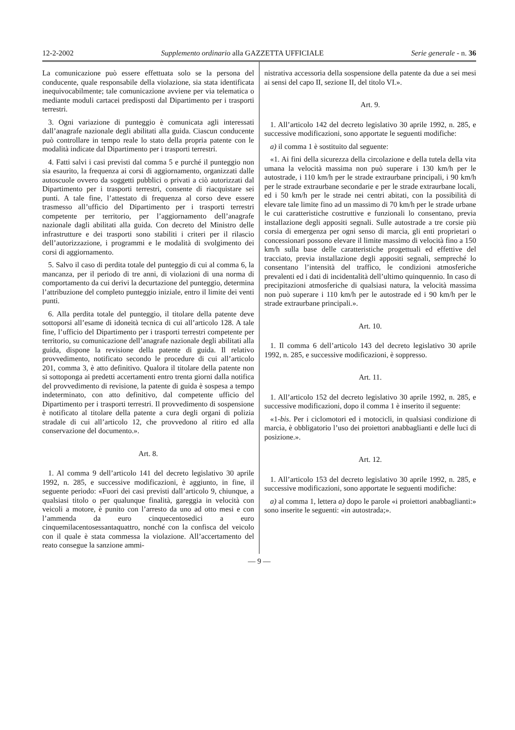12-2-2002 Supplemento ordinario alla GAZZETTA UFFICIALE Serie generale - n. 36
La comunicazione può essere effettuata solo se la persona del conducente, quale responsabile della violazione, sia stata identificata inequivocabilmente; tale comunicazione avviene per via telematica o mediante moduli cartacei predisposti dal Dipartimento per i trasporti terrestri.
3. Ogni variazione di punteggio è comunicata agli interessati dall’anagrafe nazionale degli abilitati alla guida. Ciascun conducente può controllare in tempo reale lo stato della propria patente con le modalità indicate dal Dipartimento per i trasporti terrestri.
4. Fatti salvi i casi previsti dal comma 5 e purché il punteggio non sia esaurito, la frequenza ai corsi di aggiornamento, organizzati dalle autoscuole ovvero da soggetti pubblici o privati a ciò autorizzati dal Dipartimento per i trasporti terrestri, consente di riacquistare sei punti. A tale fine, l’attestato di frequenza al corso deve essere trasmesso all’ufficio del Dipartimento per i trasporti terrestri competente per territorio, per l’aggiornamento dell’anagrafe nazionale dagli abilitati alla guida. Con decreto del Ministro delle infrastrutture e dei trasporti sono stabiliti i criteri per il rilascio dell’autorizzazione, i programmi e le modalità di svolgimento dei corsi di aggiornamento.
5. Salvo il caso di perdita totale del punteggio di cui al comma 6, la mancanza, per il periodo di tre anni, di violazioni di una norma di comportamento da cui derivi la decurtazione del punteggio, determina l’attribuzione del completo punteggio iniziale, entro il limite dei venti punti.
6. Alla perdita totale del punteggio, il titolare della patente deve sottoporsi all’esame di idoneità tecnica di cui all’articolo 128. A tale fine, l’ufficio del Dipartimento per i trasporti terrestri competente per territorio, su comunicazione dell’anagrafe nazionale degli abilitati alla guida, dispone la revisione della patente di guida. Il relativo provvedimento, notificato secondo le procedure di cui all’articolo 201, comma 3, è atto definitivo. Qualora il titolare della patente non si sottoponga ai predetti accertamenti entro trenta giorni dalla notifica del provvedimento di revisione, la patente di guida è sospesa a tempo indeterminato, con atto definitivo, dal competente ufficio del Dipartimento per i trasporti terrestri. Il provvedimento di sospensione è notificato al titolare della patente a cura degli organi di polizia stradale di cui all’articolo 12, che provvedono al ritiro ed alla conservazione del documento.».
Art. 8.
1. Al comma 9 dell’articolo 141 del decreto legislativo 30 aprile 1992, n. 285, e successive modificazioni, è aggiunto, in fine, il seguente periodo: «Fuori dei casi previsti dall’articolo 9, chiunque, a qualsiasi titolo o per qualunque finalità, gareggia in velocità con veicoli a motore, è punito con l’arresto da uno ad otto mesi e con l’ammenda da euro cinquecentosedici a euro cinquemilacentosessantaquattro, nonché con la confisca del veicolo con il quale è stata commessa la violazione. All’accertamento del reato consegue la sanzione ammi-
nistrativa accessoria della sospensione della patente da due a sei mesi ai sensi del capo II, sezione II, del titolo VI.».
Art. 9.
1. All’articolo 142 del decreto legislativo 30 aprile 1992, n. 285, e successive modificazioni, sono apportate le seguenti modifiche:
a) il comma 1 è sostituito dal seguente:
«1. Ai fini della sicurezza della circolazione e della tutela della vita umana la velocità massima non può superare i 130 km/h per le autostrade, i 110 km/h per le strade extraurbane principali, i 90 km/h per le strade extraurbane secondarie e per le strade extraurbane locali, ed i 50 km/h per le strade nei centri abitati, con la possibilità di elevare tale limite fino ad un massimo di 70 km/h per le strade urbane le cui caratteristiche costruttive e funzionali lo consentano, previa installazione degli appositi segnali. Sulle autostrade a tre corsie più corsia di emergenza per ogni senso di marcia, gli enti proprietari o concessionari possono elevare il limite massimo di velocità fino a 150 km/h sulla base delle caratteristiche progettuali ed effettive del tracciato, previa installazione degli appositi segnali, sempreché lo consentano l’intensità del traffico, le condizioni atmosferiche prevalenti ed i dati di incidentalità dell’ultimo quinquennio. In caso di precipitazioni atmosferiche di qualsiasi natura, la velocità massima non può superare i 110 km/h per le autostrade ed i 90 km/h per le strade extraurbane principali.».
Art. 10.
1. Il comma 6 dell’articolo 143 del decreto legislativo 30 aprile 1992, n. 285, e successive modificazioni, è soppresso.
Art. 11.
1. All’articolo 152 del decreto legislativo 30 aprile 1992, n. 285, e successive modificazioni, dopo il comma 1 è inserito il seguente:
«1-bis. Per i ciclomotori ed i motocicli, in qualsiasi condizione di marcia, è obbligatorio l’uso dei proiettori anabbaglianti e delle luci di posizione.».
Art. 12.
1. All’articolo 153 del decreto legislativo 30 aprile 1992, n. 285, e successive modificazioni, sono apportate le seguenti modifiche:
a) al comma 1, lettera a) dopo le parole «i proiettori anabbaglianti:» sono inserite le seguenti: «in autostrada;».
— 9 —